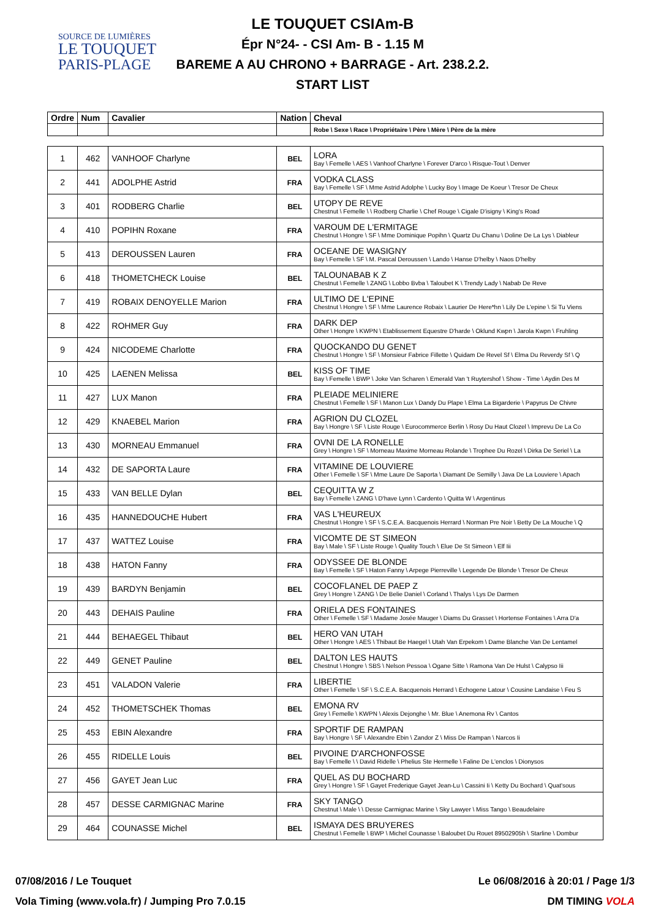SOURCE DE LUMIÈRES
LE TOUQUET
PARIS-PLAGE
LE TOUQUET CSIAm-B
Épr N°24- - CSI Am- B - 1.15 M
BAREME A AU CHRONO + BARRAGE - Art. 238.2.2.
START LIST
| Ordre | Num | Cavalier | Nation | Cheval |
| --- | --- | --- | --- | --- |
| | | | | Robe \ Sexe \ Race \ Propriétaire \ Père \ Mère \ Père de la mère |
| 1 | 462 | VANHOOF Charlyne | BEL | LORA Bay \ Femelle \ AES \ Vanhoof Charlyne \ Forever D'arco \ Risque-Tout \ Denver |
| 2 | 441 | ADOLPHE Astrid | FRA | VODKA CLASS Bay \ Femelle \ SF \ Mme Astrid Adolphe \ Lucky Boy \ Image De Koeur \ Tresor De Cheux |
| 3 | 401 | RODBERG Charlie | BEL | UTOPY DE REVE Chestnut \ Femelle \ \ Rodberg Charlie \ Chef Rouge \ Cigale D'isigny \ King's Road |
| 4 | 410 | POPIHN Roxane | FRA | VAROUM DE L'ERMITAGE Chestnut \ Hongre \ SF \ Mme Dominique Popihn \ Quartz Du Chanu \ Doline De La Lys \ Diableur |
| 5 | 413 | DEROUSSEN Lauren | FRA | OCEANE DE WASIGNY Bay \ Femelle \ SF \ M. Pascal Deroussen \ Lando \ Hanse D'helby \ Naos D'helby |
| 6 | 418 | THOMETCHECK Louise | BEL | TALOUNABAB K Z Chestnut \ Femelle \ ZANG \ Lobbo Bvba \ Taloubet K \ Trendy Lady \ Nabab De Reve |
| 7 | 419 | ROBAIX DENOYELLE Marion | FRA | ULTIMO DE L'EPINE Chestnut \ Hongre \ SF \ Mme Laurence Robaix \ Laurier De Here*hn \ Lily De L'epine \ Si Tu Viens |
| 8 | 422 | ROHMER Guy | FRA | DARK DEP Other \ Hongre \ KWPN \ Etablissement Equestre D'harde \ Oklund Kwpn \ Jarola Kwpn \ Fruhling |
| 9 | 424 | NICODEME Charlotte | FRA | QUOCKANDO DU GENET Chestnut \ Hongre \ SF \ Monsieur Fabrice Fillette \ Quidam De Revel Sf \ Elma Du Reverdy Sf \ Q |
| 10 | 425 | LAENEN Melissa | BEL | KISS OF TIME Bay \ Femelle \ BWP \ Joke Van Scharen \ Emerald Van 't Ruytershof \ Show - Time \ Aydin Des M |
| 11 | 427 | LUX Manon | FRA | PLEIADE MELINIERE Chestnut \ Femelle \ SF \ Manon Lux \ Dandy Du Plape \ Elma La Bigarderie \ Papyrus De Chivre |
| 12 | 429 | KNAEBEL Marion | FRA | AGRION DU CLOZEL Bay \ Hongre \ SF \ Liste Rouge \ Eurocommerce Berlin \ Rosy Du Haut Clozel \ Imprevu De La Co |
| 13 | 430 | MORNEAU Emmanuel | FRA | OVNI DE LA RONELLE Grey \ Hongre \ SF \ Morneau Maxime Morneau Rolande \ Trophee Du Rozel \ Dirka De Seriel \ La |
| 14 | 432 | DE SAPORTA Laure | FRA | VITAMINE DE LOUVIERE Other \ Femelle \ SF \ Mme Laure De Saporta \ Diamant De Semilly \ Java De La Louviere \ Apach |
| 15 | 433 | VAN BELLE Dylan | BEL | CEQUITTA W Z Bay \ Femelle \ ZANG \ D'have Lynn \ Cardento \ Quitta W \ Argentinus |
| 16 | 435 | HANNEDOUCHE Hubert | FRA | VAS L'HEUREUX Chestnut \ Hongre \ SF \ S.C.E.A. Bacquenois Herrard \ Norman Pre Noir \ Betty De La Mouche \ Q |
| 17 | 437 | WATTEZ Louise | FRA | VICOMTE DE ST SIMEON Bay \ Male \ SF \ Liste Rouge \ Quality Touch \ Elue De St Simeon \ Elf Iii |
| 18 | 438 | HATON Fanny | FRA | ODYSSEE DE BLONDE Bay \ Femelle \ SF \ Haton Fanny \ Arpege Pierreville \ Legende De Blonde \ Tresor De Cheux |
| 19 | 439 | BARDYN Benjamin | BEL | COCOFLANEL DE PAEP Z Grey \ Hongre \ ZANG \ De Belie Daniel \ Corland \ Thalys \ Lys De Darmen |
| 20 | 443 | DEHAIS Pauline | FRA | ORIELA DES FONTAINES Other \ Femelle \ SF \ Madame Josée Mauger \ Diams Du Grasset \ Hortense Fontaines \ Arra D'a |
| 21 | 444 | BEHAEGEL Thibaut | BEL | HERO VAN UTAH Other \ Hongre \ AES \ Thibaut Be Haegel \ Utah Van Erpekom \ Dame Blanche Van De Lentamel |
| 22 | 449 | GENET Pauline | BEL | DALTON LES HAUTS Chestnut \ Hongre \ SBS \ Nelson Pessoa \ Ogane Sitte \ Ramona Van De Hulst \ Calypso Iii |
| 23 | 451 | VALADON Valerie | FRA | LIBERTIE Other \ Femelle \ SF \ S.C.E.A. Bacquenois Herrard \ Echogene Latour \ Cousine Landaise \ Feu S |
| 24 | 452 | THOMETSCHEK Thomas | BEL | EMONA RV Grey \ Femelle \ KWPN \ Alexis Dejonghe \ Mr. Blue \ Anemona Rv \ Cantos |
| 25 | 453 | EBIN Alexandre | FRA | SPORTIF DE RAMPAN Bay \ Hongre \ SF \ Alexandre Ebin \ Zandor Z \ Miss De Rampan \ Narcos Ii |
| 26 | 455 | RIDELLE Louis | BEL | PIVOINE D'ARCHONFOSSE Bay \ Femelle \ \ David Ridelle \ Phelius Ste Hermelle \ Faline De L'enclos \ Dionysos |
| 27 | 456 | GAYET Jean Luc | FRA | QUEL AS DU BOCHARD Grey \ Hongre \ SF \ Gayet Frederique Gayet Jean-Lu \ Cassini Ii \ Ketty Du Bochard \ Quat'sous |
| 28 | 457 | DESSE CARMIGNAC Marine | FRA | SKY TANGO Chestnut \ Male \ \ Desse Carmignac Marine \ Sky Lawyer \ Miss Tango \ Beaudelaire |
| 29 | 464 | COUNASSE Michel | BEL | ISMAYA DES BRUYERES Chestnut \ Femelle \ BWP \ Michel Counasse \ Baloubet Du Rouet 89502905h \ Starline \ Dombur |
07/08/2016 / Le Touquet Le 06/08/2016 à 20:01 / Page 1/3
Vola Timing (www.vola.fr) / Jumping Pro 7.0.15 DM TIMING VOLA